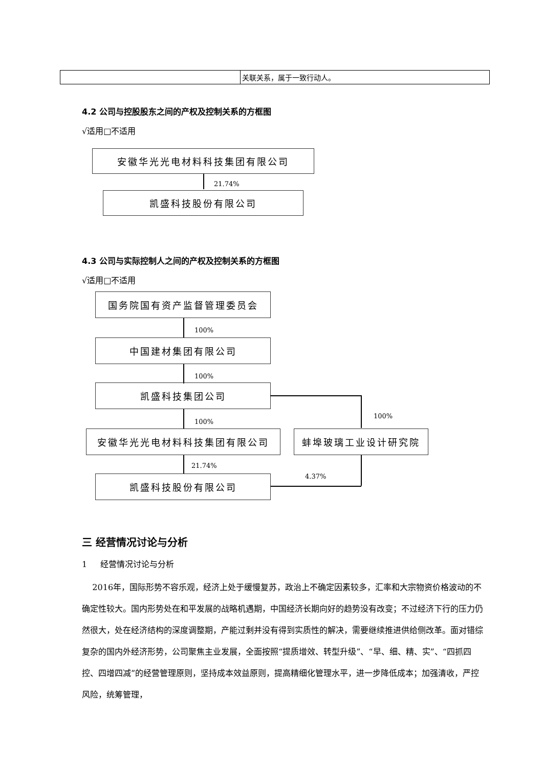| | 关联关系，属于一致行动人。 |
4.2 公司与控股股东之间的产权及控制关系的方框图
√适用□不适用
安徽华光光电材料科技集团有限公司
21.74%
凯盛科技股份有限公司
4.3 公司与实际控制人之间的产权及控制关系的方框图
√适用□不适用
国务院国有资产监督管理委员会
100%
中国建材集团有限公司
100%
凯盛科技集团公司
100%
100%
安徽华光光电材料科技集团有限公司 蚌埠玻璃工业设计研究院
21.74%
4.37%
凯盛科技股份有限公司
三 经营情况讨论与分析
1 经营情况讨论与分析
2016年，国际形势不容乐观，经济上处于缓慢复苏，政治上不确定因素较多，汇率和大宗物资价格波动的不确定性较大。国内形势处在和平发展的战略机遇期，中国经济长期向好的趋势没有改变；不过经济下行的压力仍然很大，处在经济结构的深度调整期，产能过剩并没有得到实质性的解决，需要继续推进供给侧改革。面对错综复杂的国内外经济形势，公司聚焦主业发展，全面按照“提质增效、转型升级”、“早、细、精、实”、“四抓四控、四增四减”的经营管理原则，坚持成本效益原则，提高精细化管理水平，进一步降低成本；加强清收，严控风险，统筹管理，